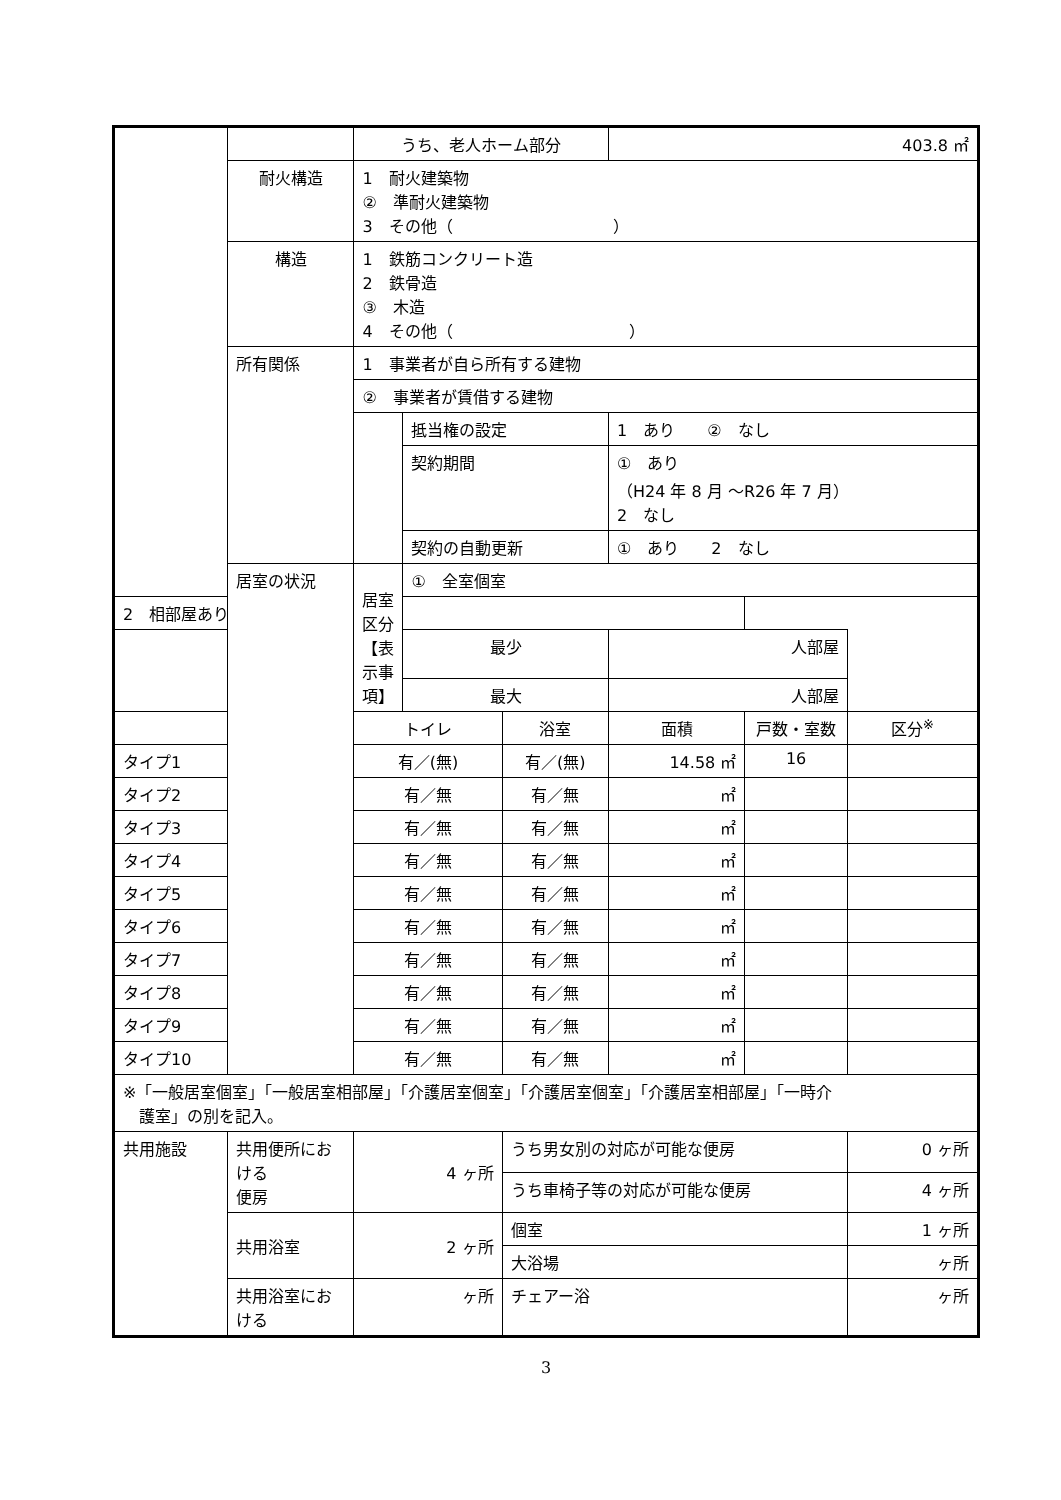| | | うち、老人ホーム部分 | | | | 403.8 ㎡ | | | |
| | 耐火構造 | 1 耐火建築物 ② 準耐火建築物 3 その他（ ） | | | | | | | |
| | 構造 | 1 鉄筋コンクリート造 2 鉄骨造 ③ 木造 4 その他（ ） | | | | | | | |
| | 所有関係 | 1 事業者が自ら所有する建物 | | | | | | | |
| | | ② 事業者が賃借する建物 | | | | | | | |
| | | | 抵当権の設定 | | | 1 あり ② なし | | | |
| | | | 契約期間 | | | ① あり （H24 年 8 月 ～R26 年 7 月） 2 なし | | | |
| | | | 契約の自動更新 | | | ① あり 2 なし | | | |
| | | 居室の状況 | 居室区分 【表示事項】 | ① 全室個室 | | | | | |
| 2 相部屋あり | | | | | | | | | |
| | | | | 最少 | | | 人部屋 | | |
| | | | | 最大 | | | 人部屋 | | |
| | トイレ | | | 浴室 | 面積 | | 戸数・室数 | 区分<sup>※</sup> | |
| タイプ1 | 有／(無) | | | 有／(無) | 14.58 ㎡ | | 16 | | |
| タイプ2 | 有／無 | | | 有／無 | ㎡ | | | | |
| タイプ3 | 有／無 | | | 有／無 | ㎡ | | | | |
| タイプ4 | 有／無 | | | 有／無 | ㎡ | | | | |
| タイプ5 | 有／無 | | | 有／無 | ㎡ | | | | |
| タイプ6 | 有／無 | | | 有／無 | ㎡ | | | | |
| タイプ7 | 有／無 | | | 有／無 | ㎡ | | | | |
| タイプ8 | 有／無 | | | 有／無 | ㎡ | | | | |
| タイプ9 | 有／無 | | | 有／無 | ㎡ | | | | |
| タイプ10 | 有／無 | | | 有／無 | ㎡ | | | | |
| ※「一般居室個室」「一般居室相部屋」「介護居室個室」「介護居室個室」「介護居室相部屋」「一時介 護室」の別を記入。 | | | | | | | | | |
| 共用施設 | 共用便所における 便房 | 4 ヶ所 | | | うち男女別の対応が可能な便房 | | | | 0 ヶ所 |
| | | | | | うち車椅子等の対応が可能な便房 | | | | 4 ヶ所 |
| | 共用浴室 | 2 ヶ所 | | | 個室 | | | | 1 ヶ所 |
| | | | | | 大浴場 | | | | ヶ所 |
| | 共用浴室における | ヶ所 | | | チェアー浴 | | | | ヶ所 |
3